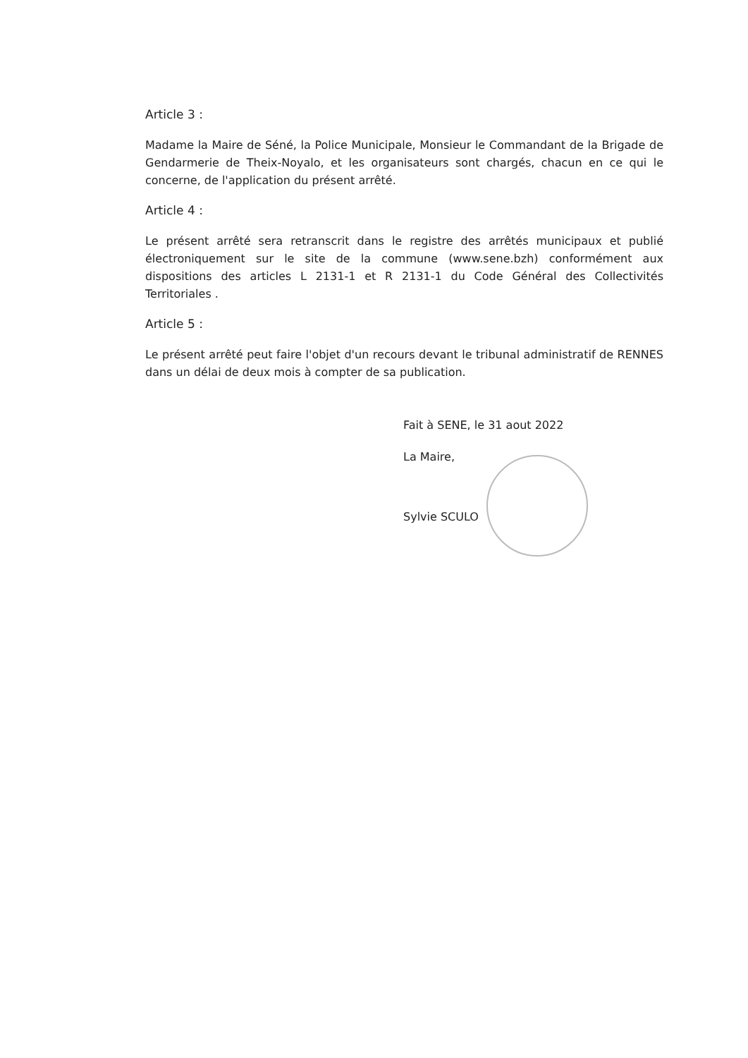Article 3 :
Madame la Maire de Séné, la Police Municipale, Monsieur le Commandant de la Brigade de Gendarmerie de Theix-Noyalo, et les organisateurs sont chargés, chacun en ce qui le concerne, de l'application du présent arrêté.
Article 4 :
Le présent arrêté sera retranscrit dans le registre des arrêtés municipaux et publié électroniquement sur le site de la commune (www.sene.bzh) conformément aux dispositions des articles L 2131-1 et R 2131-1 du Code Général des Collectivités Territoriales .
Article 5 :
Le présent arrêté peut faire l'objet d'un recours devant le tribunal administratif de RENNES dans un délai de deux mois à compter de sa publication.
Fait à SENE, le 31 aout 2022
La Maire,
Sylvie SCULO